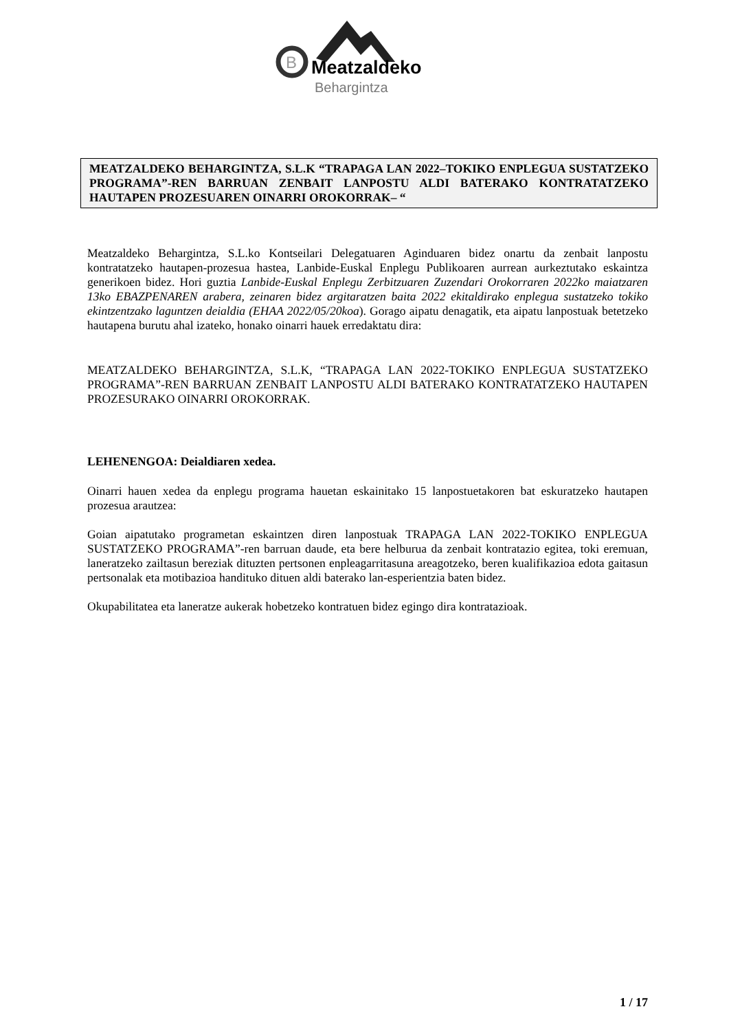B
Meatzaldeko
Behargintza
MEATZALDEKO BEHARGINTZA, S.L.K “TRAPAGA LAN 2022–TOKIKO ENPLEGUA SUSTATZEKO PROGRAMA”-REN BARRUAN ZENBAIT LANPOSTU ALDI BATERAKO KONTRATATZEKO HAUTAPEN PROZESUAREN OINARRI OROKORRAK– “
Meatzaldeko Behargintza, S.L.ko Kontseilari Delegatuaren Aginduaren bidez onartu da zenbait lanpostu kontratatzeko hautapen-prozesua hastea, Lanbide-Euskal Enplegu Publikoaren aurrean aurkeztutako eskaintza generikoen bidez. Hori guztia Lanbide-Euskal Enplegu Zerbitzuaren Zuzendari Orokorraren 2022ko maiatzaren 13ko EBAZPENAREN arabera, zeinaren bidez argitaratzen baita 2022 ekitaldirako enplegua sustatzeko tokiko ekintzentzako laguntzen deialdia (EHAA 2022/05/20koa). Gorago aipatu denagatik, eta aipatu lanpostuak betetzeko hautapena burutu ahal izateko, honako oinarri hauek erredaktatu dira:
MEATZALDEKO BEHARGINTZA, S.L.K, “TRAPAGA LAN 2022-TOKIKO ENPLEGUA SUSTATZEKO PROGRAMA”-REN BARRUAN ZENBAIT LANPOSTU ALDI BATERAKO KONTRATATZEKO HAUTAPEN PROZESURAKO OINARRI OROKORRAK.
LEHENENGOA: Deialdiaren xedea.
Oinarri hauen xedea da enplegu programa hauetan eskainitako 15 lanpostuetakoren bat eskuratzeko hautapen prozesua arautzea:
Goian aipatutako programetan eskaintzen diren lanpostuak TRAPAGA LAN 2022-TOKIKO ENPLEGUA SUSTATZEKO PROGRAMA”-ren barruan daude, eta bere helburua da zenbait kontratazio egitea, toki eremuan, laneratzeko zailtasun bereziak dituzten pertsonen enpleagarritasuna areagotzeko, beren kualifikazioa edota gaitasun pertsonalak eta motibazioa handituko dituen aldi baterako lan-esperientzia baten bidez.
Okupabilitatea eta laneratze aukerak hobetzeko kontratuen bidez egingo dira kontratazioak.
1 / 17